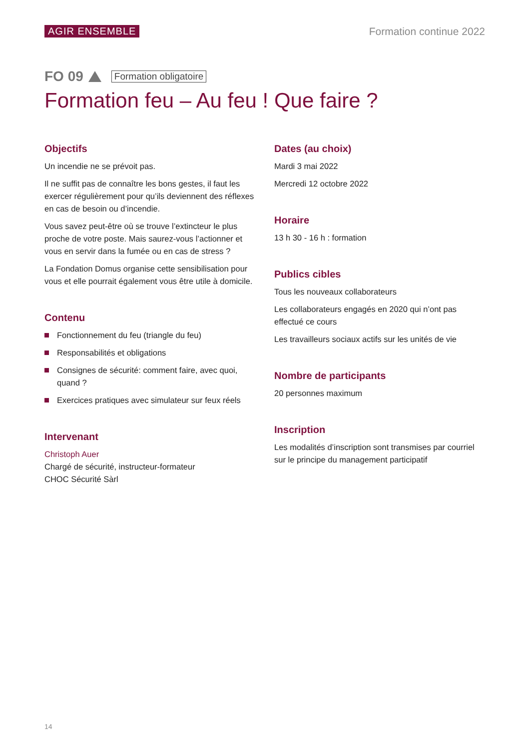AGIR ENSEMBLE Formation continue 2022
FO 09 Formation obligatoire
Formation feu – Au feu ! Que faire ?
Objectifs
Un incendie ne se prévoit pas.
Il ne suffit pas de connaître les bons gestes, il faut les exercer régulièrement pour qu’ils deviennent des réflexes en cas de besoin ou d’incendie.
Vous savez peut-être où se trouve l’extincteur le plus proche de votre poste. Mais saurez-vous l’actionner et vous en servir dans la fumée ou en cas de stress ?
La Fondation Domus organise cette sensibilisation pour vous et elle pourrait également vous être utile à domicile.
Contenu
Fonctionnement du feu (triangle du feu)
Responsabilités et obligations
Consignes de sécurité: comment faire, avec quoi, quand ?
Exercices pratiques avec simulateur sur feux réels
Intervenant
Christoph Auer
Chargé de sécurité, instructeur-formateur
CHOC Sécurité Sàrl
Dates (au choix)
Mardi 3 mai 2022
Mercredi 12 octobre 2022
Horaire
13 h 30 - 16 h : formation
Publics cibles
Tous les nouveaux collaborateurs
Les collaborateurs engagés en 2020 qui n’ont pas effectué ce cours
Les travailleurs sociaux actifs sur les unités de vie
Nombre de participants
20 personnes maximum
Inscription
Les modalités d’inscription sont transmises par courriel sur le principe du management participatif
14